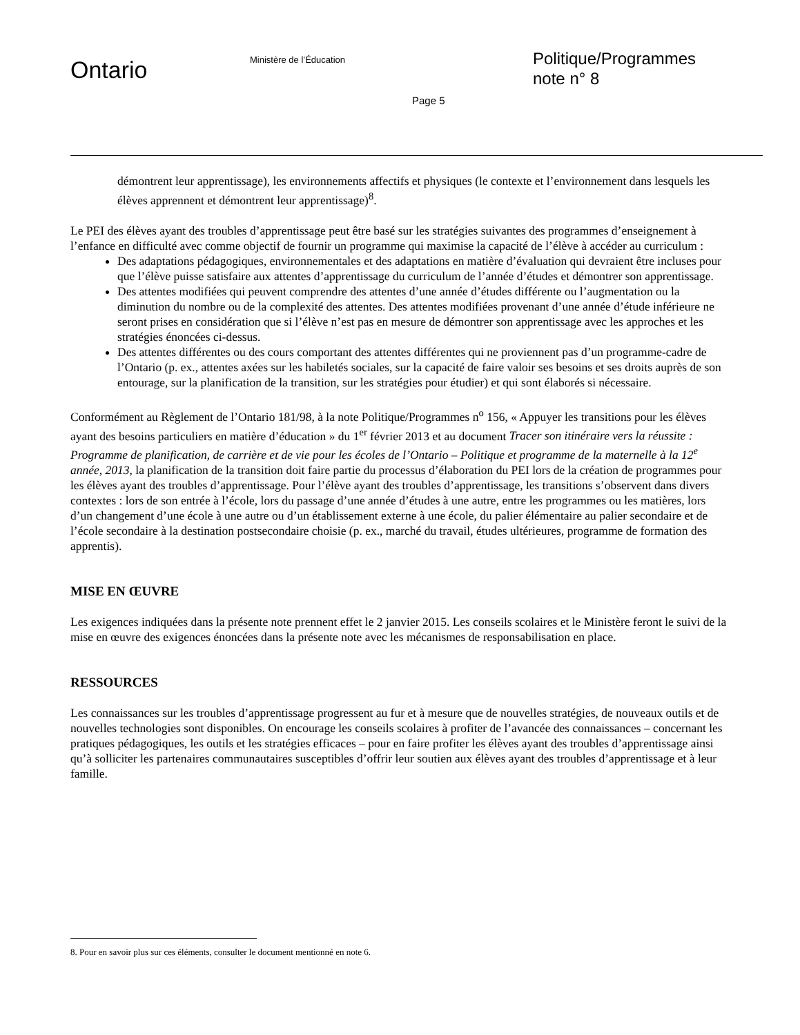Ontario
Ministère de l’Éducation
Politique/Programmes
note n° 8
Page 5
démontrent leur apprentissage), les environnements affectifs et physiques (le contexte et l’environnement dans lesquels les élèves apprennent et démontrent leur apprentissage)<sup>8</sup>.
Le PEI des élèves ayant des troubles d’apprentissage peut être basé sur les stratégies suivantes des programmes d’enseignement à l’enfance en difficulté avec comme objectif de fournir un programme qui maximise la capacité de l’élève à accéder au curriculum :
Des adaptations pédagogiques, environnementales et des adaptations en matière d’évaluation qui devraient être incluses pour que l’élève puisse satisfaire aux attentes d’apprentissage du curriculum de l’année d’études et démontrer son apprentissage.
Des attentes modifiées qui peuvent comprendre des attentes d’une année d’études différente ou l’augmentation ou la diminution du nombre ou de la complexité des attentes. Des attentes modifiées provenant d’une année d’étude inférieure ne seront prises en considération que si l’élève n’est pas en mesure de démontrer son apprentissage avec les approches et les stratégies énoncées ci-dessus.
Des attentes différentes ou des cours comportant des attentes différentes qui ne proviennent pas d’un programme-cadre de l’Ontario (p. ex., attentes axées sur les habiletés sociales, sur la capacité de faire valoir ses besoins et ses droits auprès de son entourage, sur la planification de la transition, sur les stratégies pour étudier) et qui sont élaborés si nécessaire.
Conformément au Règlement de l’Ontario 181/98, à la note Politique/Programmes n<sup>o</sup> 156, « Appuyer les transitions pour les élèves ayant des besoins particuliers en matière d’éducation » du 1<sup>er</sup> février 2013 et au document Tracer son itinéraire vers la réussite : Programme de planification, de carrière et de vie pour les écoles de l’Ontario – Politique et programme de la maternelle à la 12<sup>e</sup> année, 2013, la planification de la transition doit faire partie du processus d’élaboration du PEI lors de la création de programmes pour les élèves ayant des troubles d’apprentissage. Pour l’élève ayant des troubles d’apprentissage, les transitions s’observent dans divers contextes : lors de son entrée à l’école, lors du passage d’une année d’études à une autre, entre les programmes ou les matières, lors d’un changement d’une école à une autre ou d’un établissement externe à une école, du palier élémentaire au palier secondaire et de l’école secondaire à la destination postsecondaire choisie (p. ex., marché du travail, études ultérieures, programme de formation des apprentis).
MISE EN ŒUVRE
Les exigences indiquées dans la présente note prennent effet le 2 janvier 2015. Les conseils scolaires et le Ministère feront le suivi de la mise en œuvre des exigences énoncées dans la présente note avec les mécanismes de responsabilisation en place.
RESSOURCES
Les connaissances sur les troubles d’apprentissage progressent au fur et à mesure que de nouvelles stratégies, de nouveaux outils et de nouvelles technologies sont disponibles. On encourage les conseils scolaires à profiter de l’avancée des connaissances – concernant les pratiques pédagogiques, les outils et les stratégies efficaces – pour en faire profiter les élèves ayant des troubles d’apprentissage ainsi qu’à solliciter les partenaires communautaires susceptibles d’offrir leur soutien aux élèves ayant des troubles d’apprentissage et à leur famille.
8. Pour en savoir plus sur ces éléments, consulter le document mentionné en note 6.